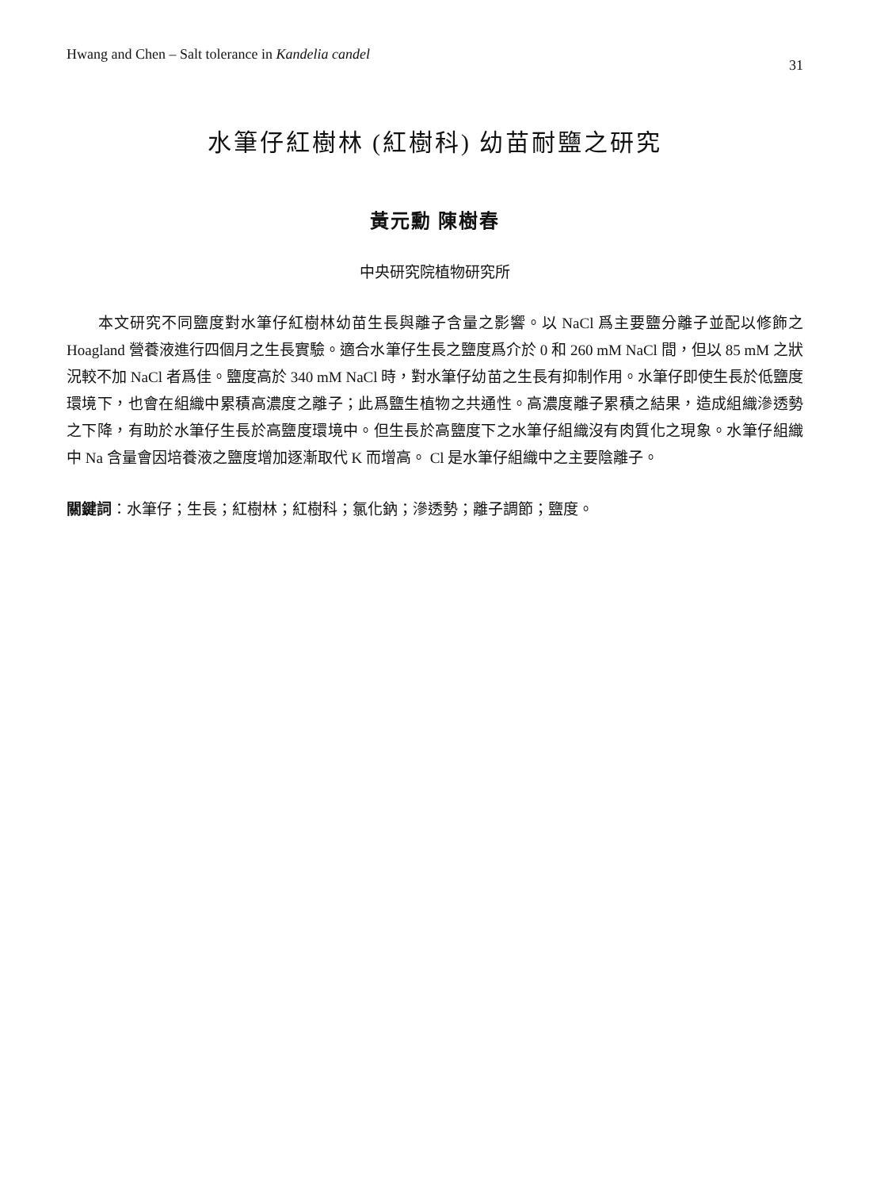Hwang and Chen – Salt tolerance in Kandelia candel 31
水筆仔紅樹林 (紅樹科) 幼苗耐鹽之研究
黃元勳 陳樹春
中央研究院植物研究所
本文研究不同鹽度對水筆仔紅樹林幼苗生長與離子含量之影響。以 NaCl 爲主要鹽分離子並配以修飾之 Hoagland 營養液進行四個月之生長實驗。適合水筆仔生長之鹽度爲介於 0 和 260 mM NaCl 間，但以 85 mM 之狀況較不加 NaCl 者爲佳。鹽度高於 340 mM NaCl 時，對水筆仔幼苗之生長有抑制作用。水筆仔即使生長於低鹽度環境下，也會在組織中累積高濃度之離子；此爲鹽生植物之共通性。高濃度離子累積之結果，造成組織滲透勢之下降，有助於水筆仔生長於高鹽度環境中。但生長於高鹽度下之水筆仔組織沒有肉質化之現象。水筆仔組織中 Na 含量會因培養液之鹽度增加逐漸取代 K 而增高。 Cl 是水筆仔組織中之主要陰離子。
關鍵詞：水筆仔；生長；紅樹林；紅樹科；氯化鈉；滲透勢；離子調節；鹽度。